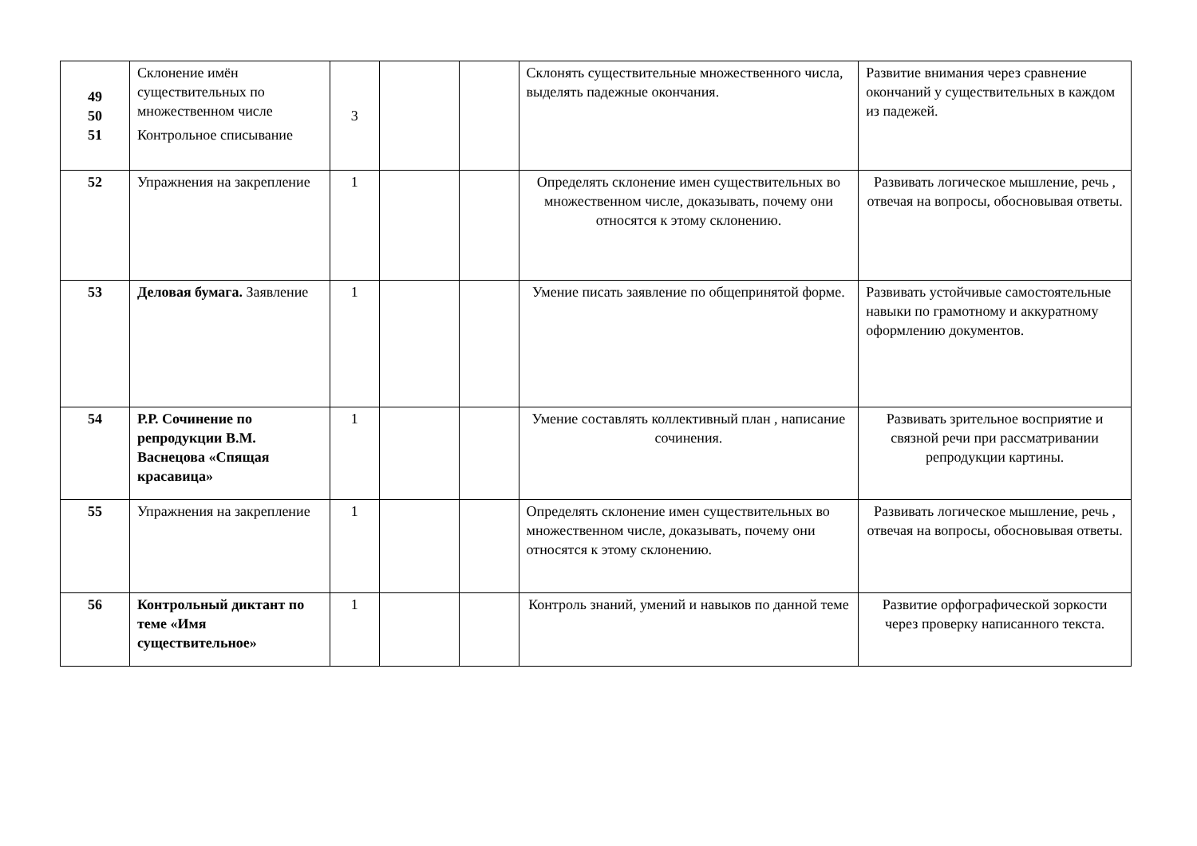| 49 50 51 | Склонение имён существительных по множественном числе Контрольное списывание | 3 | | | Склонять существительные множественного числа, выделять падежные окончания. | Развитие внимания через сравнение окончаний у существительных в каждом из падежей. |
| 52 | Упражнения на закрепление | 1 | | | Определять склонение имен существительных во множественном числе, доказывать, почему они относятся к этому склонению. | Развивать логическое мышление, речь , отвечая на вопросы, обосновывая ответы. |
| 53 | Деловая бумага. Заявление | 1 | | | Умение писать заявление по общепринятой форме. | Развивать устойчивые самостоятельные навыки по грамотному и аккуратному оформлению документов. |
| 54 | Р.Р. Сочинение по репродукции В.М. Васнецова «Спящая красавица» | 1 | | | Умение составлять коллективный план , написание сочинения. | Развивать зрительное восприятие и связной речи при рассматривании репродукции картины. |
| 55 | Упражнения на закрепление | 1 | | | Определять склонение имен существительных во множественном числе, доказывать, почему они относятся к этому склонению. | Развивать логическое мышление, речь , отвечая на вопросы, обосновывая ответы. |
| 56 | Контрольный диктант по теме «Имя существительное» | 1 | | | Контроль знаний, умений и навыков по данной теме | Развитие орфографической зоркости через проверку написанного текста. |